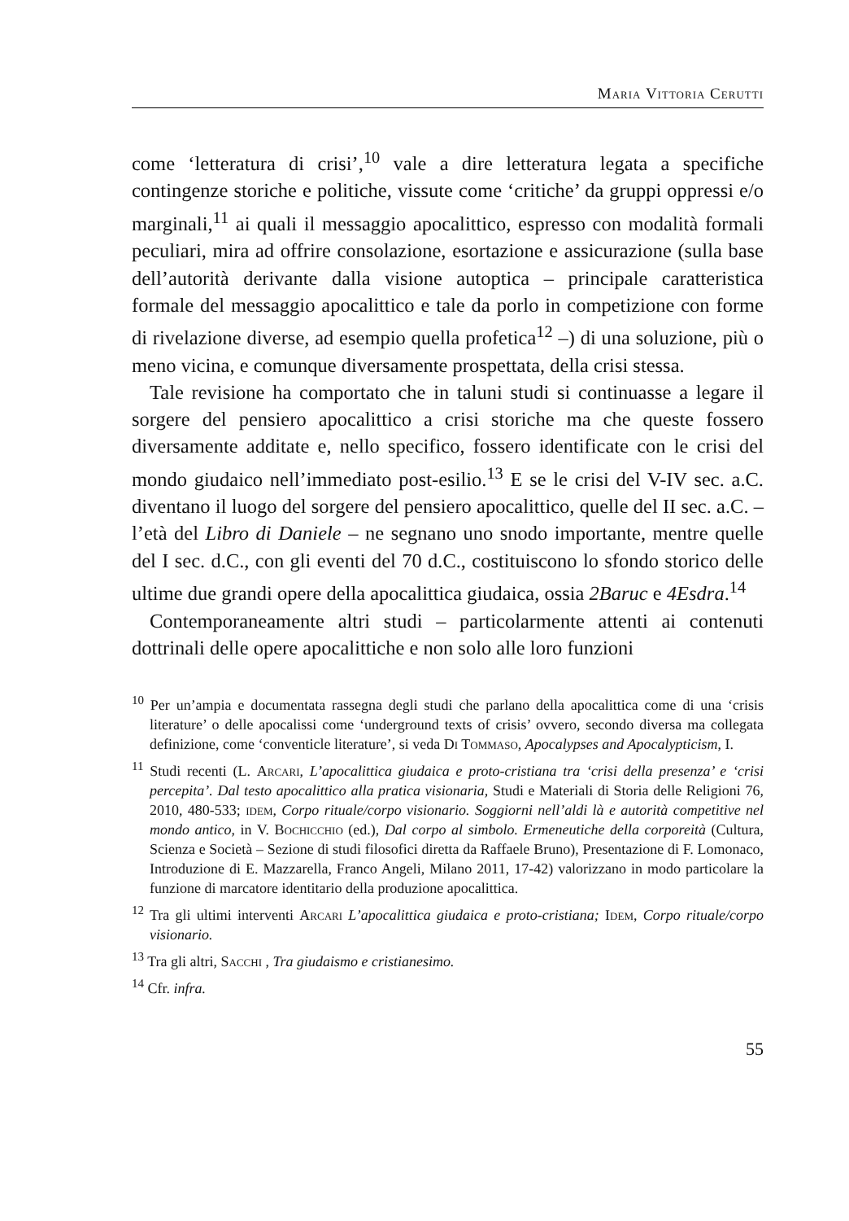Maria Vittoria Cerutti
come ‘letteratura di crisi’,<sup>10</sup> vale a dire letteratura legata a specifiche contingenze storiche e politiche, vissute come ‘critiche’ da gruppi oppressi e/o marginali,<sup>11</sup> ai quali il messaggio apocalittico, espresso con modalità formali peculiari, mira ad offrire consolazione, esortazione e assicurazione (sulla base dell’autorità derivante dalla visione autoptica – principale caratteristica formale del messaggio apocalittico e tale da porlo in competizione con forme di rivelazione diverse, ad esempio quella profetica<sup>12</sup> –) di una soluzione, più o meno vicina, e comunque diversamente prospettata, della crisi stessa.
Tale revisione ha comportato che in taluni studi si continuasse a legare il sorgere del pensiero apocalittico a crisi storiche ma che queste fossero diversamente additate e, nello specifico, fossero identificate con le crisi del mondo giudaico nell’immediato post-esilio.<sup>13</sup> E se le crisi del V-IV sec. a.C. diventano il luogo del sorgere del pensiero apocalittico, quelle del II sec. a.C. – l’età del Libro di Daniele – ne segnano uno snodo importante, mentre quelle del I sec. d.C., con gli eventi del 70 d.C., costituiscono lo sfondo storico delle ultime due grandi opere della apocalittica giudaica, ossia 2Baruc e 4Esdra.<sup>14</sup>
Contemporaneamente altri studi – particolarmente attenti ai contenuti dottrinali delle opere apocalittiche e non solo alle loro funzioni
<sup>10</sup> Per un’ampia e documentata rassegna degli studi che parlano della apocalittica come di una ‘crisis literature’ o delle apocalissi come ‘underground texts of crisis’ ovvero, secondo diversa ma collegata definizione, come ‘conventicle literature’, si veda Di Tommaso, Apocalypses and Apocalypticism, I.
<sup>11</sup> Studi recenti (L. Arcari, L’apocalittica giudaica e proto-cristiana tra ‘crisi della presenza’ e ‘crisi percepita’. Dal testo apocalittico alla pratica visionaria, Studi e Materiali di Storia delle Religioni 76, 2010, 480-533; idem, Corpo rituale/corpo visionario. Soggiorni nell’aldi là e autorità competitive nel mondo antico, in V. Bochicchio (ed.), Dal corpo al simbolo. Ermeneutiche della corporeità (Cultura, Scienza e Società – Sezione di studi filosofici diretta da Raffaele Bruno), Presentazione di F. Lomonaco, Introduzione di E. Mazzarella, Franco Angeli, Milano 2011, 17-42) valorizzano in modo particolare la funzione di marcatore identitario della produzione apocalittica.
<sup>12</sup> Tra gli ultimi interventi Arcari L’apocalittica giudaica e proto-cristiana; Idem, Corpo rituale/corpo visionario.
<sup>13</sup> Tra gli altri, Sacchi , Tra giudaismo e cristianesimo.
<sup>14</sup> Cfr. infra.
55